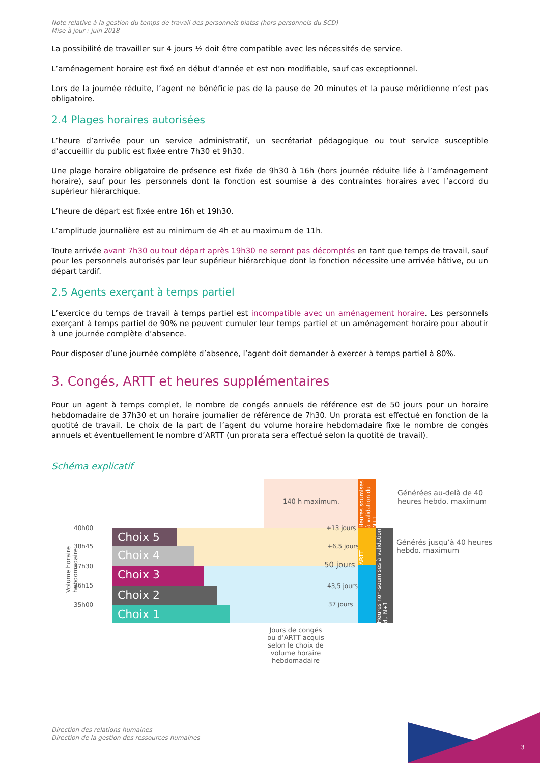Note relative à la gestion du temps de travail des personnels biatss (hors personnels du SCD)
Mise à jour : juin 2018
La possibilité de travailler sur 4 jours ½ doit être compatible avec les nécessités de service.
L’aménagement horaire est fixé en début d’année et est non modifiable, sauf cas exceptionnel.
Lors de la journée réduite, l’agent ne bénéficie pas de la pause de 20 minutes et la pause méridienne n’est pas obligatoire.
2.4 Plages horaires autorisées
L’heure d’arrivée pour un service administratif, un secrétariat pédagogique ou tout service susceptible d’accueillir du public est fixée entre 7h30 et 9h30.
Une plage horaire obligatoire de présence est fixée de 9h30 à 16h (hors journée réduite liée à l’aménagement horaire), sauf pour les personnels dont la fonction est soumise à des contraintes horaires avec l’accord du supérieur hiérarchique.
L’heure de départ est fixée entre 16h et 19h30.
L’amplitude journalière est au minimum de 4h et au maximum de 11h.
Toute arrivée avant 7h30 ou tout départ après 19h30 ne seront pas décomptés en tant que temps de travail, sauf pour les personnels autorisés par leur supérieur hiérarchique dont la fonction nécessite une arrivée hâtive, ou un départ tardif.
2.5 Agents exerçant à temps partiel
L’exercice du temps de travail à temps partiel est incompatible avec un aménagement horaire. Les personnels exerçant à temps partiel de 90% ne peuvent cumuler leur temps partiel et un aménagement horaire pour aboutir à une journée complète d’absence.
Pour disposer d’une journée complète d’absence, l’agent doit demander à exercer à temps partiel à 80%.
3. Congés, ARTT et heures supplémentaires
Pour un agent à temps complet, le nombre de congés annuels de référence est de 50 jours pour un horaire hebdomadaire de 37h30 et un horaire journalier de référence de 7h30. Un prorata est effectué en fonction de la quotité de travail. Le choix de la part de l’agent du volume horaire hebdomadaire fixe le nombre de congés annuels et éventuellement le nombre d’ARTT (un prorata sera effectué selon la quotité de travail).
Schéma explicatif
140 h maximum.
Choix 5
Choix 4
Choix 3
Choix 2
Choix 1
40h00
38h45
37h30
36h15
35h00
Volume horaire hebdomadaire
+13 jours
+6,5 jours
50 jours
43,5 jours
37 jours
Heures soumises à validation du N+1
ARTT
Heures non-soumises à validation du N+1
Générées au-delà de 40 heures hebdo. maximum
Générés jusqu’à 40 heures hebdo. maximum
Jours de congés ou d’ARTT acquis selon le choix de volume horaire hebdomadaire
Direction des relations humaines
Direction de la gestion des ressources humaines
3